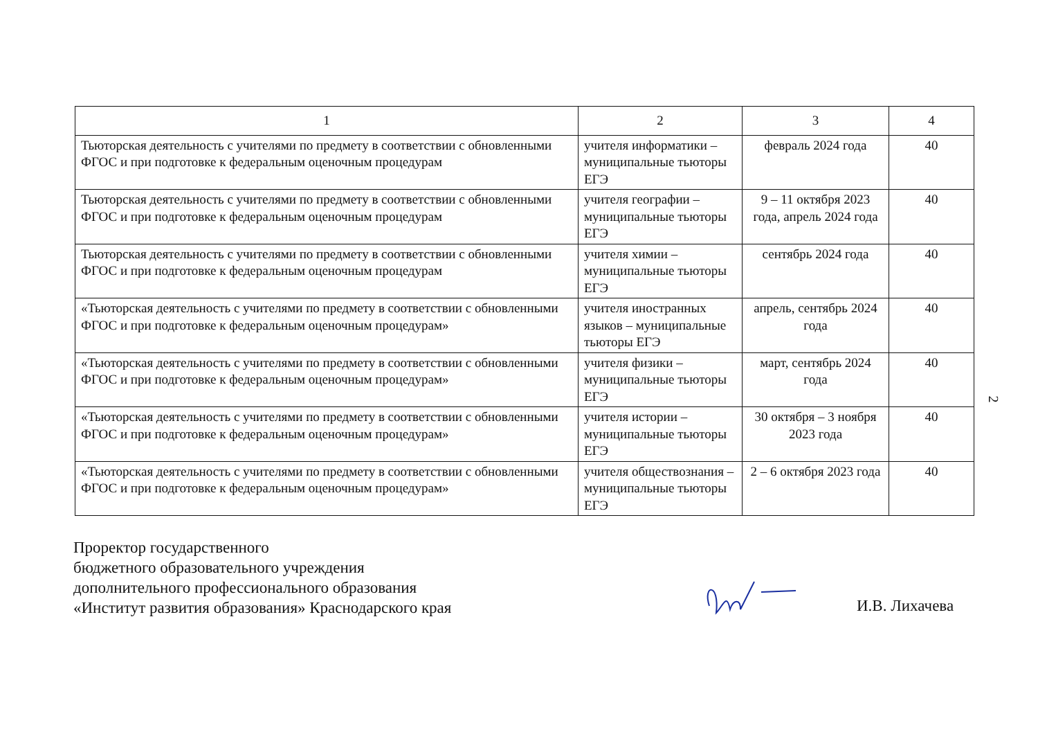| 1 | 2 | 3 | 4 |
| --- | --- | --- | --- |
| Тьюторская деятельность с учителями по предмету в соответствии с обновленными ФГОС и при подготовке к федеральным оценочным процедурам | учителя информатики – муниципальные тьюторы ЕГЭ | февраль 2024 года | 40 |
| Тьюторская деятельность с учителями по предмету в соответствии с обновленными ФГОС и при подготовке к федеральным оценочным процедурам | учителя географии – муниципальные тьюторы ЕГЭ | 9 – 11 октября 2023 года, апрель 2024 года | 40 |
| Тьюторская деятельность с учителями по предмету в соответствии с обновленными ФГОС и при подготовке к федеральным оценочным процедурам | учителя химии – муниципальные тьюторы ЕГЭ | сентябрь 2024 года | 40 |
| «Тьюторская деятельность с учителями по предмету в соответствии с обновленными ФГОС и при подготовке к федеральным оценочным процедурам» | учителя иностранных языков – муниципальные тьюторы ЕГЭ | апрель, сентябрь 2024 года | 40 |
| «Тьюторская деятельность с учителями по предмету в соответствии с обновленными ФГОС и при подготовке к федеральным оценочным процедурам» | учителя физики – муниципальные тьюторы ЕГЭ | март, сентябрь 2024 года | 40 |
| «Тьюторская деятельность с учителями по предмету в соответствии с обновленными ФГОС и при подготовке к федеральным оценочным процедурам» | учителя истории – муниципальные тьюторы ЕГЭ | 30 октября – 3 ноября 2023 года | 40 |
| «Тьюторская деятельность с учителями по предмету в соответствии с обновленными ФГОС и при подготовке к федеральным оценочным процедурам» | учителя обществознания – муниципальные тьюторы ЕГЭ | 2 – 6 октября 2023 года | 40 |
2
Проректор государственного
бюджетного образовательного учреждения
дополнительного профессионального образования
«Институт развития образования» Краснодарского края
И.В. Лихачева